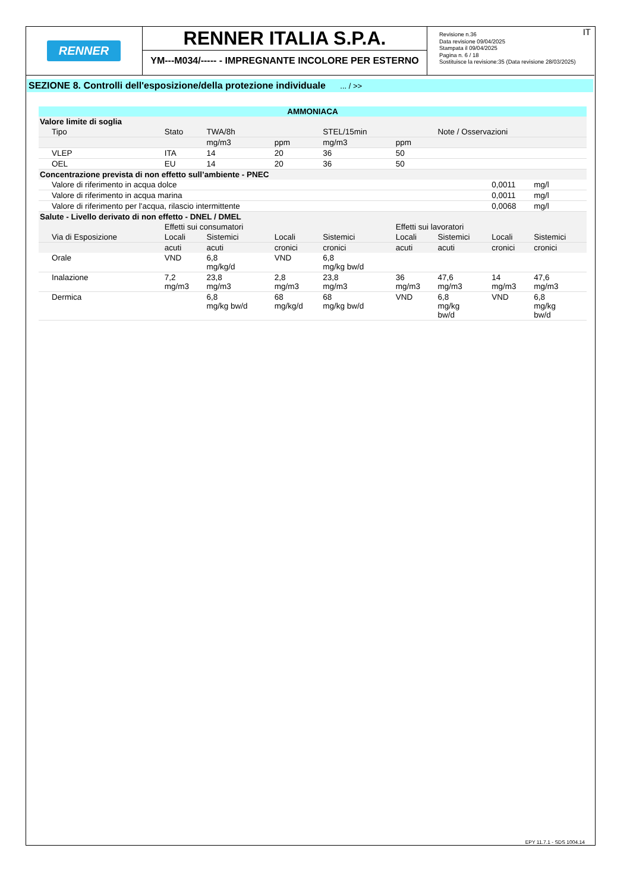RENNER
RENNER ITALIA S.P.A.
YM---M034/----- - IMPREGNANTE INCOLORE PER ESTERNO
IT Revisione n.36
Data revisione 09/04/2025
Stampata il 09/04/2025
Pagina n. 6 / 18
Sostituisce la revisione:35 (Data revisione 28/03/2025)
SEZIONE 8. Controlli dell'esposizione/della protezione individuale ... / >>
| AMMONIACA | | | | | | | | |
| Valore limite di soglia | | | | | | | | |
| Tipo | Stato | TWA/8h | | STEL/15min | | Note / Osservazioni | | |
| | | mg/m3 | ppm | mg/m3 | ppm | | | |
| VLEP | ITA | 14 | 20 | 36 | 50 | | | |
| OEL | EU | 14 | 20 | 36 | 50 | | | |
| Concentrazione prevista di non effetto sull’ambiente - PNEC | | | | | | | | |
| Valore di riferimento in acqua dolce | | | | | | | 0,0011 | mg/l |
| Valore di riferimento in acqua marina | | | | | | | 0,0011 | mg/l |
| Valore di riferimento per l'acqua, rilascio intermittente | | | | | | | 0,0068 | mg/l |
| Salute - Livello derivato di non effetto - DNEL / DMEL | | | | | | | | |
| | Effetti sui consumatori | | | | Effetti sui lavoratori | | | |
| Via di Esposizione | Locali | Sistemici | Locali | Sistemici | Locali | Sistemici | Locali | Sistemici |
| | acuti | acuti | cronici | cronici | acuti | acuti | cronici | cronici |
| Orale | VND | 6,8 mg/kg/d | VND | 6,8 mg/kg bw/d | | | | |
| Inalazione | 7,2 mg/m3 | 23,8 mg/m3 | 2,8 mg/m3 | 23,8 mg/m3 | 36 mg/m3 | 47,6 mg/m3 | 14 mg/m3 | 47,6 mg/m3 |
| Dermica | | 6,8 mg/kg bw/d | 68 mg/kg/d | 68 mg/kg bw/d | VND | 6,8 mg/kg bw/d | VND | 6,8 mg/kg bw/d |
EPY 11.7.1 - SDS 1004.14